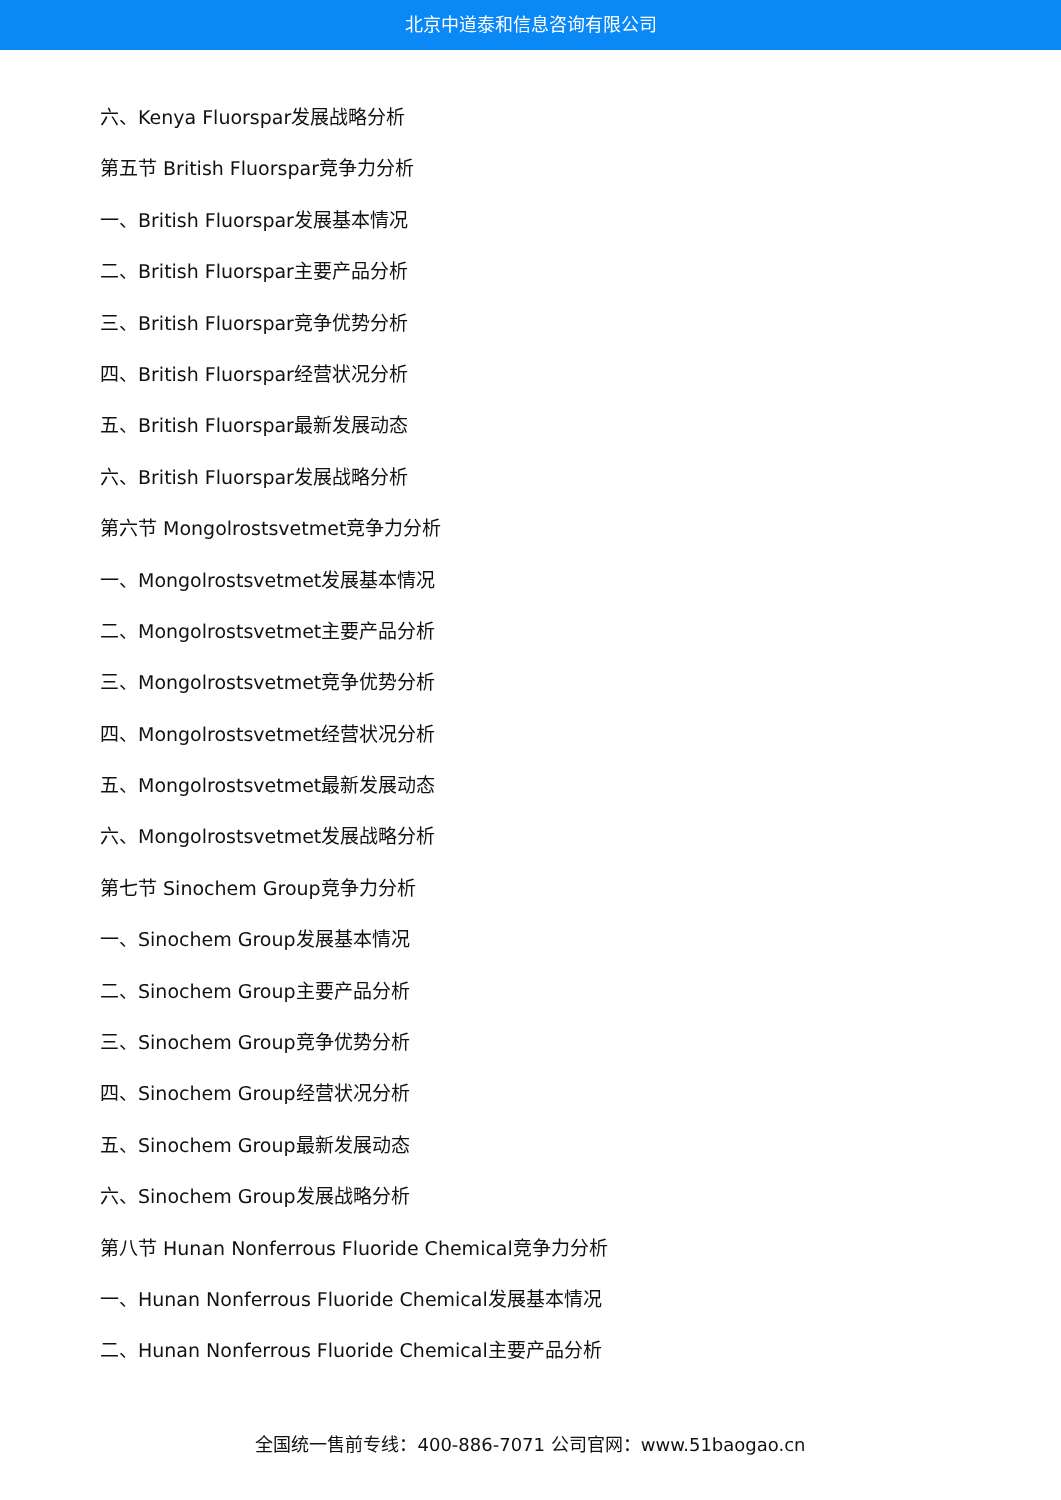北京中道泰和信息咨询有限公司
六、Kenya Fluorspar发展战略分析
第五节 British Fluorspar竞争力分析
一、British Fluorspar发展基本情况
二、British Fluorspar主要产品分析
三、British Fluorspar竞争优势分析
四、British Fluorspar经营状况分析
五、British Fluorspar最新发展动态
六、British Fluorspar发展战略分析
第六节 Mongolrostsvetmet竞争力分析
一、Mongolrostsvetmet发展基本情况
二、Mongolrostsvetmet主要产品分析
三、Mongolrostsvetmet竞争优势分析
四、Mongolrostsvetmet经营状况分析
五、Mongolrostsvetmet最新发展动态
六、Mongolrostsvetmet发展战略分析
第七节 Sinochem Group竞争力分析
一、Sinochem Group发展基本情况
二、Sinochem Group主要产品分析
三、Sinochem Group竞争优势分析
四、Sinochem Group经营状况分析
五、Sinochem Group最新发展动态
六、Sinochem Group发展战略分析
第八节 Hunan Nonferrous Fluoride Chemical竞争力分析
一、Hunan Nonferrous Fluoride Chemical发展基本情况
二、Hunan Nonferrous Fluoride Chemical主要产品分析
全国统一售前专线：400-886-7071 公司官网：www.51baogao.cn